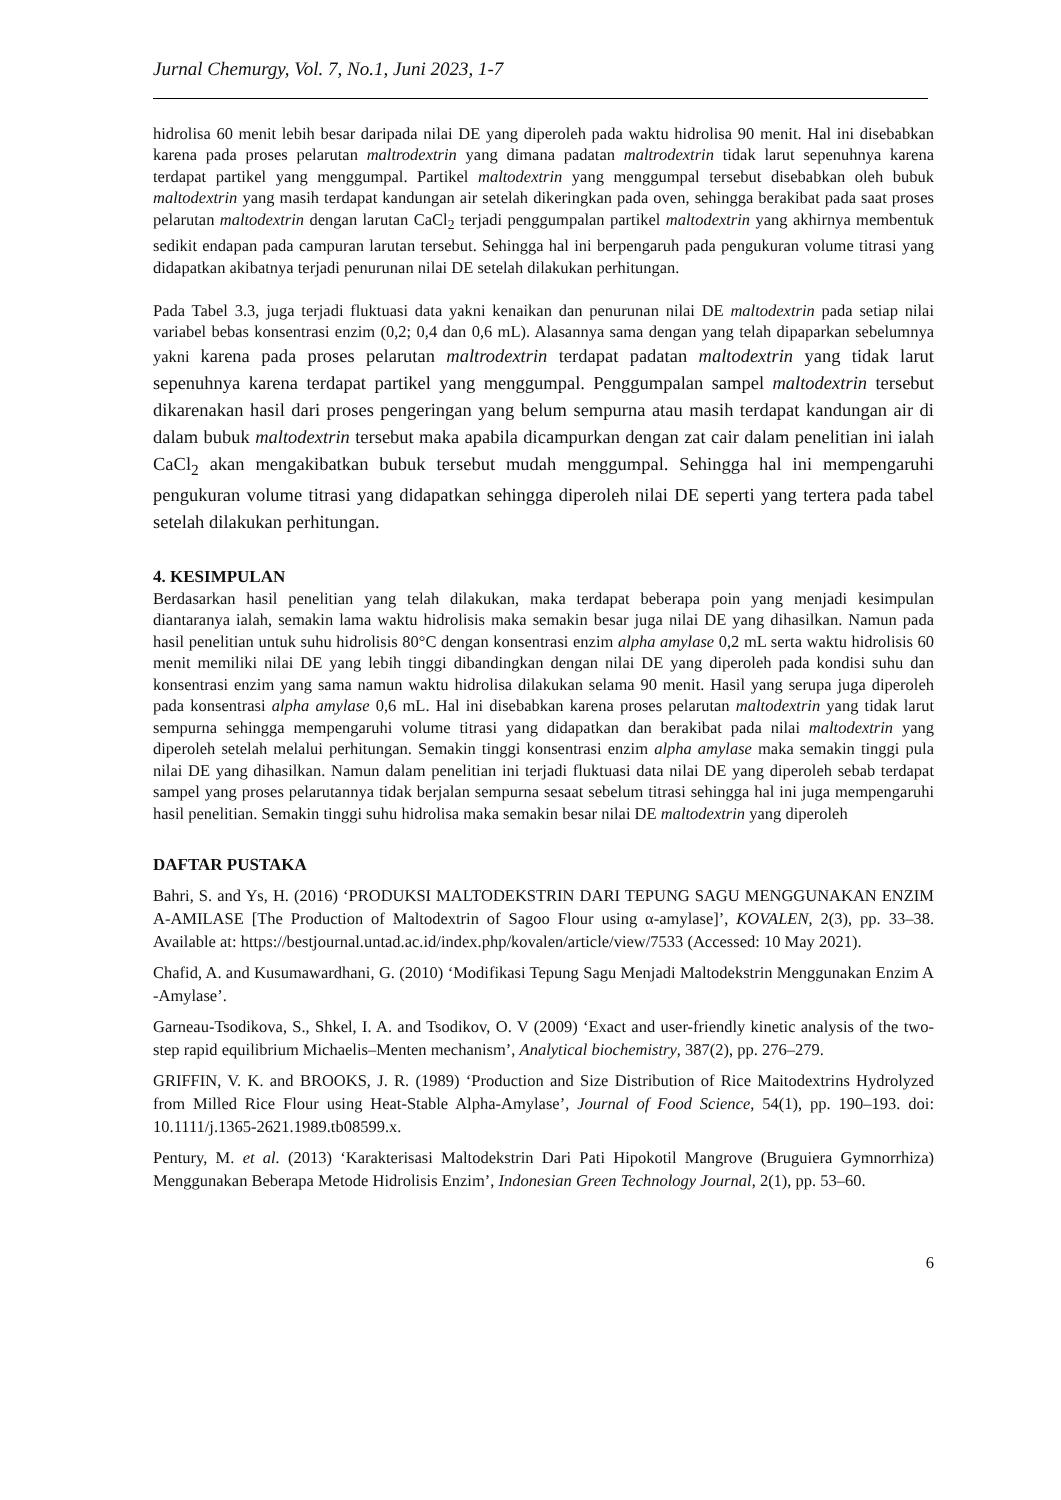Jurnal Chemurgy, Vol. 7, No.1, Juni 2023, 1-7
hidrolisa 60 menit lebih besar daripada nilai DE yang diperoleh pada waktu hidrolisa 90 menit. Hal ini disebabkan karena pada proses pelarutan maltrodextrin yang dimana padatan maltrodextrin tidak larut sepenuhnya karena terdapat partikel yang menggumpal. Partikel maltodextrin yang menggumpal tersebut disebabkan oleh bubuk maltodextrin yang masih terdapat kandungan air setelah dikeringkan pada oven, sehingga berakibat pada saat proses pelarutan maltodextrin dengan larutan CaCl<sub>2</sub> terjadi penggumpalan partikel maltodextrin yang akhirnya membentuk sedikit endapan pada campuran larutan tersebut. Sehingga hal ini berpengaruh pada pengukuran volume titrasi yang didapatkan akibatnya terjadi penurunan nilai DE setelah dilakukan perhitungan.
Pada Tabel 3.3, juga terjadi fluktuasi data yakni kenaikan dan penurunan nilai DE maltodextrin pada setiap nilai variabel bebas konsentrasi enzim (0,2; 0,4 dan 0,6 mL). Alasannya sama dengan yang telah dipaparkan sebelumnya yakni karena pada proses pelarutan maltrodextrin terdapat padatan maltodextrin yang tidak larut sepenuhnya karena terdapat partikel yang menggumpal. Penggumpalan sampel maltodextrin tersebut dikarenakan hasil dari proses pengeringan yang belum sempurna atau masih terdapat kandungan air di dalam bubuk maltodextrin tersebut maka apabila dicampurkan dengan zat cair dalam penelitian ini ialah CaCl<sub>2</sub> akan mengakibatkan bubuk tersebut mudah menggumpal. Sehingga hal ini mempengaruhi pengukuran volume titrasi yang didapatkan sehingga diperoleh nilai DE seperti yang tertera pada tabel setelah dilakukan perhitungan.
4. KESIMPULAN
Berdasarkan hasil penelitian yang telah dilakukan, maka terdapat beberapa poin yang menjadi kesimpulan diantaranya ialah, semakin lama waktu hidrolisis maka semakin besar juga nilai DE yang dihasilkan. Namun pada hasil penelitian untuk suhu hidrolisis 80°C dengan konsentrasi enzim alpha amylase 0,2 mL serta waktu hidrolisis 60 menit memiliki nilai DE yang lebih tinggi dibandingkan dengan nilai DE yang diperoleh pada kondisi suhu dan konsentrasi enzim yang sama namun waktu hidrolisa dilakukan selama 90 menit. Hasil yang serupa juga diperoleh pada konsentrasi alpha amylase 0,6 mL. Hal ini disebabkan karena proses pelarutan maltodextrin yang tidak larut sempurna sehingga mempengaruhi volume titrasi yang didapatkan dan berakibat pada nilai maltodextrin yang diperoleh setelah melalui perhitungan. Semakin tinggi konsentrasi enzim alpha amylase maka semakin tinggi pula nilai DE yang dihasilkan. Namun dalam penelitian ini terjadi fluktuasi data nilai DE yang diperoleh sebab terdapat sampel yang proses pelarutannya tidak berjalan sempurna sesaat sebelum titrasi sehingga hal ini juga mempengaruhi hasil penelitian. Semakin tinggi suhu hidrolisa maka semakin besar nilai DE maltodextrin yang diperoleh
DAFTAR PUSTAKA
Bahri, S. and Ys, H. (2016) ‘PRODUKSI MALTODEKSTRIN DARI TEPUNG SAGU MENGGUNAKAN ENZIM A-AMILASE [The Production of Maltodextrin of Sagoo Flour using α-amylase]’, KOVALEN, 2(3), pp. 33–38. Available at: https://bestjournal.untad.ac.id/index.php/kovalen/article/view/7533 (Accessed: 10 May 2021).
Chafid, A. and Kusumawardhani, G. (2010) ‘Modifikasi Tepung Sagu Menjadi Maltodekstrin Menggunakan Enzim A -Amylase’.
Garneau-Tsodikova, S., Shkel, I. A. and Tsodikov, O. V (2009) ‘Exact and user-friendly kinetic analysis of the two-step rapid equilibrium Michaelis–Menten mechanism’, Analytical biochemistry, 387(2), pp. 276–279.
GRIFFIN, V. K. and BROOKS, J. R. (1989) ‘Production and Size Distribution of Rice Maitodextrins Hydrolyzed from Milled Rice Flour using Heat-Stable Alpha-Amylase’, Journal of Food Science, 54(1), pp. 190–193. doi: 10.1111/j.1365-2621.1989.tb08599.x.
Pentury, M. et al. (2013) ‘Karakterisasi Maltodekstrin Dari Pati Hipokotil Mangrove (Bruguiera Gymnorrhiza) Menggunakan Beberapa Metode Hidrolisis Enzim’, Indonesian Green Technology Journal, 2(1), pp. 53–60.
6